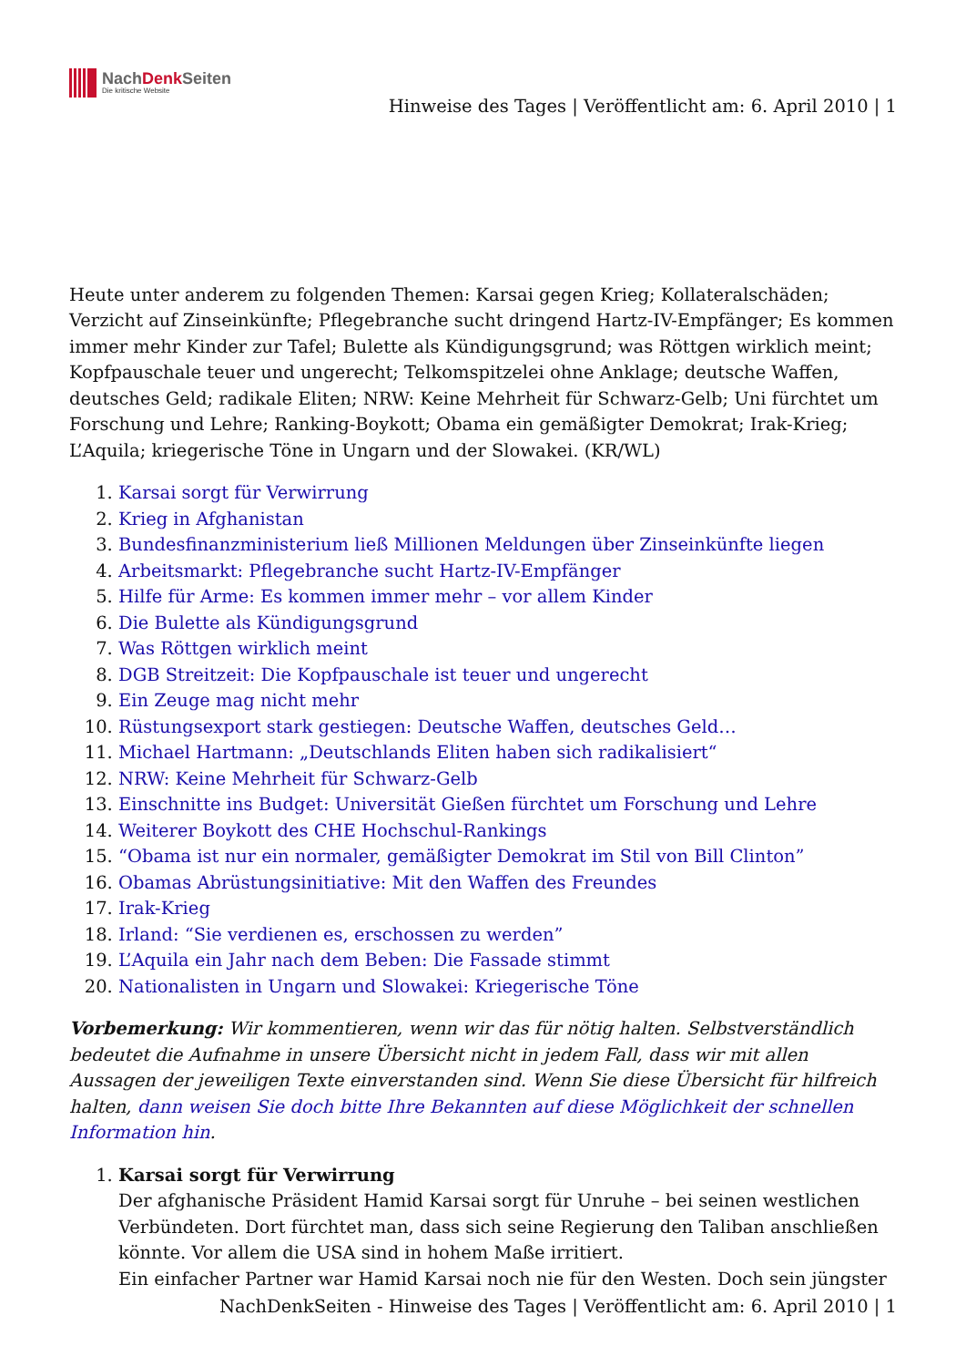NachDenk Seiten
Die kritische Website
Hinweise des Tages | Veröffentlicht am: 6. April 2010 | 1
Heute unter anderem zu folgenden Themen: Karsai gegen Krieg; Kollateralschäden; Verzicht auf Zinseinkünfte; Pflegebranche sucht dringend Hartz-IV-Empfänger; Es kommen immer mehr Kinder zur Tafel; Bulette als Kündigungsgrund; was Röttgen wirklich meint; Kopfpauschale teuer und ungerecht; Telkomspitzelei ohne Anklage; deutsche Waffen, deutsches Geld; radikale Eliten; NRW: Keine Mehrheit für Schwarz-Gelb; Uni fürchtet um Forschung und Lehre; Ranking-Boykott; Obama ein gemäßigter Demokrat; Irak-Krieg; L’Aquila; kriegerische Töne in Ungarn und der Slowakei. (KR/WL)
1. Karsai sorgt für Verwirrung
2. Krieg in Afghanistan
3. Bundesfinanzministerium ließ Millionen Meldungen über Zinseinkünfte liegen
4. Arbeitsmarkt: Pflegebranche sucht Hartz-IV-Empfänger
5. Hilfe für Arme: Es kommen immer mehr – vor allem Kinder
6. Die Bulette als Kündigungsgrund
7. Was Röttgen wirklich meint
8. DGB Streitzeit: Die Kopfpauschale ist teuer und ungerecht
9. Ein Zeuge mag nicht mehr
10. Rüstungsexport stark gestiegen: Deutsche Waffen, deutsches Geld…
11. Michael Hartmann: „Deutschlands Eliten haben sich radikalisiert“
12. NRW: Keine Mehrheit für Schwarz-Gelb
13. Einschnitte ins Budget: Universität Gießen fürchtet um Forschung und Lehre
14. Weiterer Boykott des CHE Hochschul-Rankings
15. “Obama ist nur ein normaler, gemäßigter Demokrat im Stil von Bill Clinton”
16. Obamas Abrüstungsinitiative: Mit den Waffen des Freundes
17. Irak-Krieg
18. Irland: “Sie verdienen es, erschossen zu werden”
19. L’Aquila ein Jahr nach dem Beben: Die Fassade stimmt
20. Nationalisten in Ungarn und Slowakei: Kriegerische Töne
Vorbemerkung: Wir kommentieren, wenn wir das für nötig halten. Selbstverständlich bedeutet die Aufnahme in unsere Übersicht nicht in jedem Fall, dass wir mit allen Aussagen der jeweiligen Texte einverstanden sind. Wenn Sie diese Übersicht für hilfreich halten, dann weisen Sie doch bitte Ihre Bekannten auf diese Möglichkeit der schnellen Information hin.
1. Karsai sorgt für Verwirrung
Der afghanische Präsident Hamid Karsai sorgt für Unruhe – bei seinen westlichen Verbündeten. Dort fürchtet man, dass sich seine Regierung den Taliban anschließen könnte. Vor allem die USA sind in hohem Maße irritiert.
Ein einfacher Partner war Hamid Karsai noch nie für den Westen. Doch sein jüngster
NachDenkSeiten - Hinweise des Tages | Veröffentlicht am: 6. April 2010 | 1